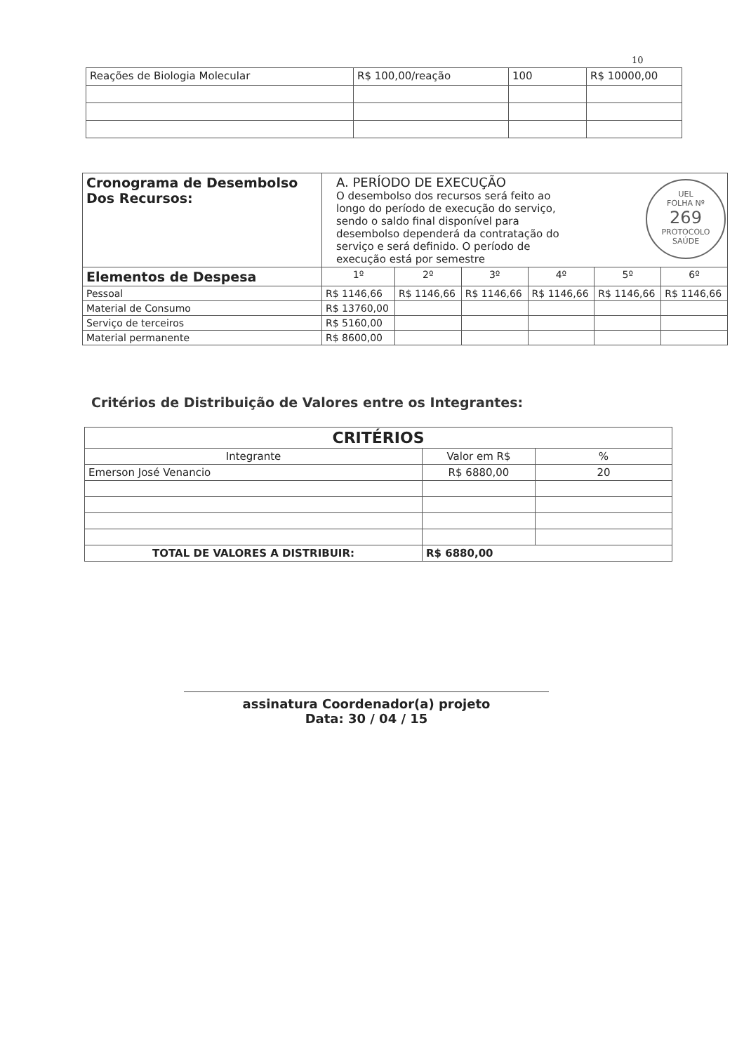10
| Reações de Biologia Molecular | R$ 100,00/reação | 100 | R$ 10000,00 |
| Cronograma de Desembolso Dos Recursos: | A. PERÍODO DE EXECUÇÃO O desembolso dos recursos será feito ao longo do período de execução do serviço, sendo o saldo final disponível para desembolso dependerá da contratação do serviço e será definido. O período de execução está por semestre | | | | | |
| Elementos de Despesa | 1º | 2º | 3º | 4º | 5º | 6º |
| Pessoal | R$ 1146,66 | R$ 1146,66 | R$ 1146,66 | R$ 1146,66 | R$ 1146,66 | R$ 1146,66 |
| Material de Consumo | R$ 13760,00 | | | | | |
| Serviço de terceiros | R$ 5160,00 | | | | | |
| Material permanente | R$ 8600,00 | | | | | |
UEL
FOLHA Nº
269
PROTOCOLO SAÚDE
Critérios de Distribuição de Valores entre os Integrantes:
| CRITÉRIOS | | |
| --- | --- | --- |
| Integrante | Valor em R$ | % |
| Emerson José Venancio | R$ 6880,00 | 20 |
| TOTAL DE VALORES A DISTRIBUIR: | R$ 6880,00 | |
assinatura Coordenador(a) projeto
Data: 30 / 04 / 15